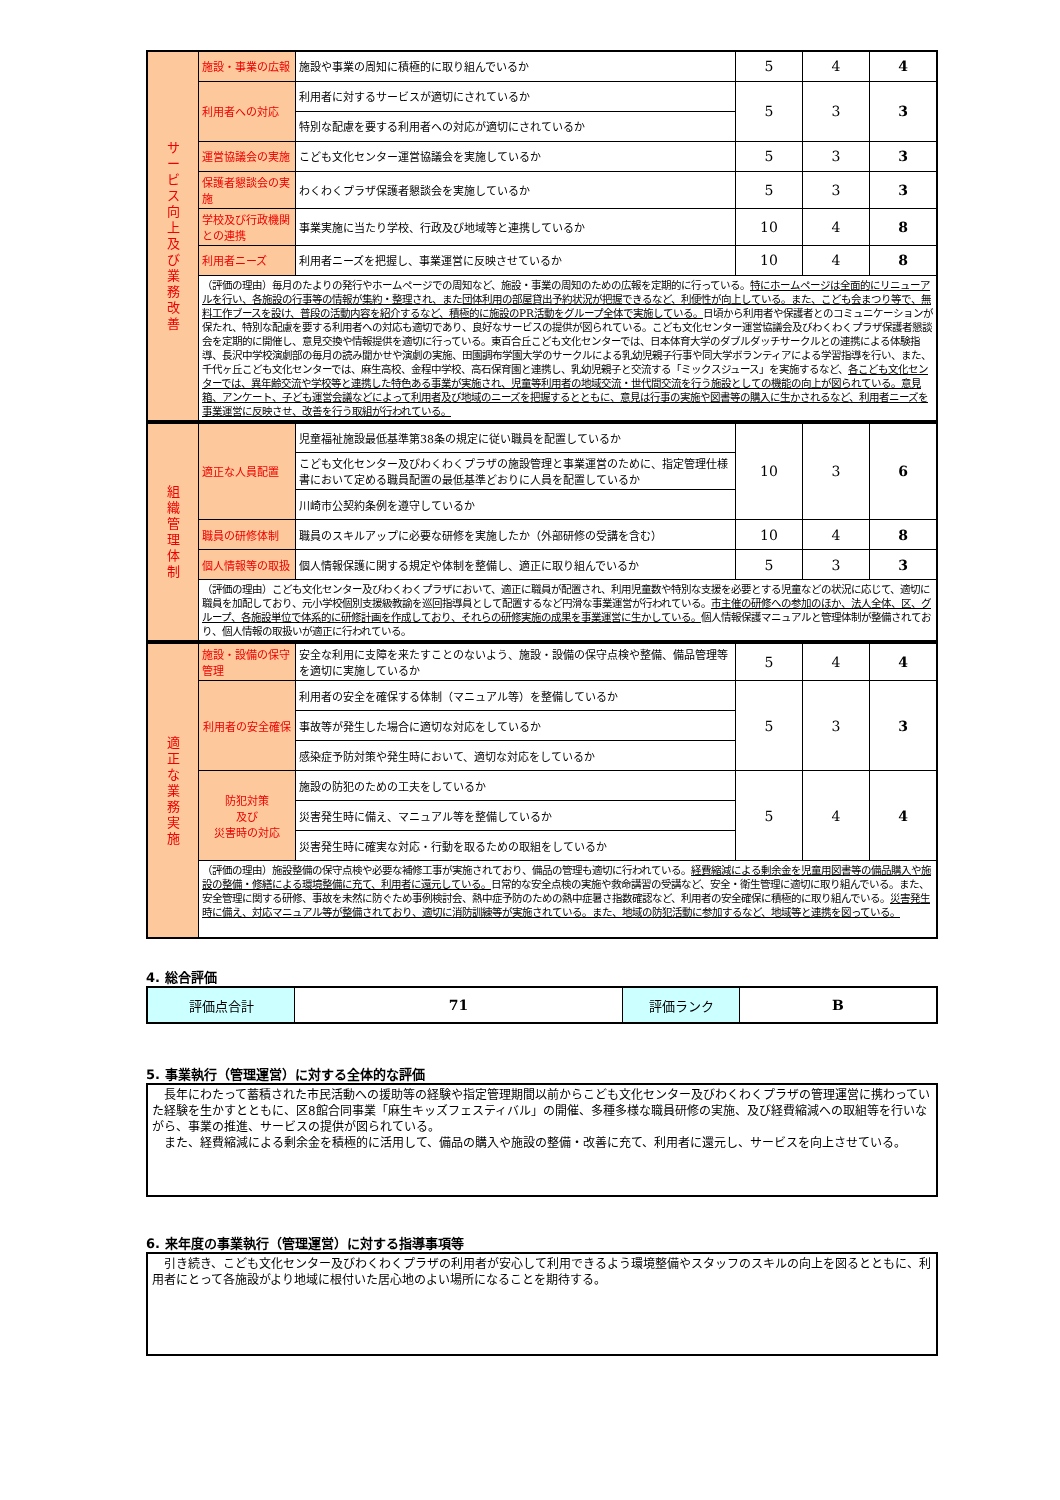| サ ー ビ ス 向 上 及 び 業 務 改 善 | 施設・事業の広報 | 施設や事業の周知に積極的に取り組んでいるか | 5 | 4 | 4 |
| | 利用者への対応 | 利用者に対するサービスが適切にされているか | 5 | 3 | 3 |
| | | 特別な配慮を要する利用者への対応が適切にされているか | | | |
| | 運営協議会の実施 | こども文化センター運営協議会を実施しているか | 5 | 3 | 3 |
| | 保護者懇談会の実施 | わくわくプラザ保護者懇談会を実施しているか | 5 | 3 | 3 |
| | 学校及び行政機関との連携 | 事業実施に当たり学校、行政及び地域等と連携しているか | 10 | 4 | 8 |
| | 利用者ニーズ | 利用者ニーズを把握し、事業運営に反映させているか | 10 | 4 | 8 |
| | （評価の理由）毎月のたよりの発行やホームページでの周知など、施設・事業の周知のための広報を定期的に行っている。 特にホームページは全面的にリニューアルを行い、各施設の行事等の情報が集約・整理され、また団体利用の部屋貸出予約状況が把握できるなど、利便性が向上している。また、こども会まつり等で、無料工作ブースを設け、普段の活動内容を紹介するなど、積極的に施設のPR活動をグループ全体で実施している。 日頃から利用者や保護者とのコミュニケーションが保たれ、特別な配慮を要する利用者への対応も適切であり、良好なサービスの提供が図られている。こども文化センター運営協議会及びわくわくプラザ保護者懇談会を定期的に開催し、意見交換や情報提供を適切に行っている。東百合丘こども文化センターでは、日本体育大学のダブルダッチサークルとの連携による体験指導、長沢中学校演劇部の毎月の読み聞かせや演劇の実施、田園調布学園大学のサークルによる乳幼児親子行事や同大学ボランティアによる学習指導を行い、また、千代ヶ丘こども文化センターでは、麻生高校、金程中学校、高石保育園と連携し、乳幼児親子と交流する「ミックスジュース」を実施するなど、 各こども文化センターでは、異年齢交流や学校等と連携した特色ある事業が実施され、児童等利用者の地域交流・世代間交流を行う施設としての機能の向上が図られている。意見箱、アンケート、子ども運営会議などによって利用者及び地域のニーズを把握するとともに、意見は行事の実施や図書等の購入に生かされるなど、利用者ニーズを事業運営に反映させ、改善を行う取組が行われている。 | | | | |
| 組 織 管 理 体 制 | 適正な人員配置 | 児童福祉施設最低基準第38条の規定に従い職員を配置しているか | 10 | 3 | 6 |
| | | こども文化センター及びわくわくプラザの施設管理と事業運営のために、指定管理仕様書において定める職員配置の最低基準どおりに人員を配置しているか | | | |
| | | 川崎市公契約条例を遵守しているか | | | |
| | 職員の研修体制 | 職員のスキルアップに必要な研修を実施したか（外部研修の受講を含む） | 10 | 4 | 8 |
| | 個人情報等の取扱 | 個人情報保護に関する規定や体制を整備し、適正に取り組んでいるか | 5 | 3 | 3 |
| | （評価の理由）こども文化センター及びわくわくプラザにおいて、適正に職員が配置され、利用児童数や特別な支援を必要とする児童などの状況に応じて、適切に職員を加配しており、元小学校個別支援級教諭を巡回指導員として配置するなど円滑な事業運営が行われている。 市主催の研修への参加のほか、法人全体、区、グループ、各施設単位で体系的に研修計画を作成しており、それらの研修実施の成果を事業運営に生かしている。 個人情報保護マニュアルと管理体制が整備されており、個人情報の取扱いが適正に行われている。 | | | | |
| 適 正 な 業 務 実 施 | 施設・設備の保守管理 | 安全な利用に支障を来たすことのないよう、施設・設備の保守点検や整備、備品管理等を適切に実施しているか | 5 | 4 | 4 |
| | 利用者の安全確保 | 利用者の安全を確保する体制（マニュアル等）を整備しているか | 5 | 3 | 3 |
| | | 事故等が発生した場合に適切な対応をしているか | | | |
| | | 感染症予防対策や発生時において、適切な対応をしているか | | | |
| | 防犯対策 及び 災害時の対応 | 施設の防犯のための工夫をしているか | 5 | 4 | 4 |
| | | 災害発生時に備え、マニュアル等を整備しているか | | | |
| | | 災害発生時に確実な対応・行動を取るための取組をしているか | | | |
| | （評価の理由）施設整備の保守点検や必要な補修工事が実施されており、備品の管理も適切に行われている。 経費縮減による剰余金を児童用図書等の備品購入や施設の整備・修繕による環境整備に充て、利用者に還元している。 日常的な安全点検の実施や救命講習の受講など、安全・衛生管理に適切に取り組んでいる。また、安全管理に関する研修、事故を未然に防ぐため事例検討会、熱中症予防のための熱中症暑さ指数確認など、利用者の安全確保に積極的に取り組んでいる。 災害発生時に備え、対応マニュアル等が整備されており、適切に消防訓練等が実施されている。また、地域の防犯活動に参加するなど、地域等と連携を図っている。 | | | | |
4. 総合評価
| 評価点合計 | 71 | 評価ランク | B |
5. 事業執行（管理運営）に対する全体的な評価
　長年にわたって蓄積された市民活動への援助等の経験や指定管理期間以前からこども文化センター及びわくわくプラザの管理運営に携わっていた経験を生かすとともに、区8館合同事業「麻生キッズフェスティバル」の開催、多種多様な職員研修の実施、及び経費縮減への取組等を行いながら、事業の推進、サービスの提供が図られている。
　また、経費縮減による剰余金を積極的に活用して、備品の購入や施設の整備・改善に充て、利用者に還元し、サービスを向上させている。
6. 来年度の事業執行（管理運営）に対する指導事項等
　引き続き、こども文化センター及びわくわくプラザの利用者が安心して利用できるよう環境整備やスタッフのスキルの向上を図るとともに、利用者にとって各施設がより地域に根付いた居心地のよい場所になることを期待する。